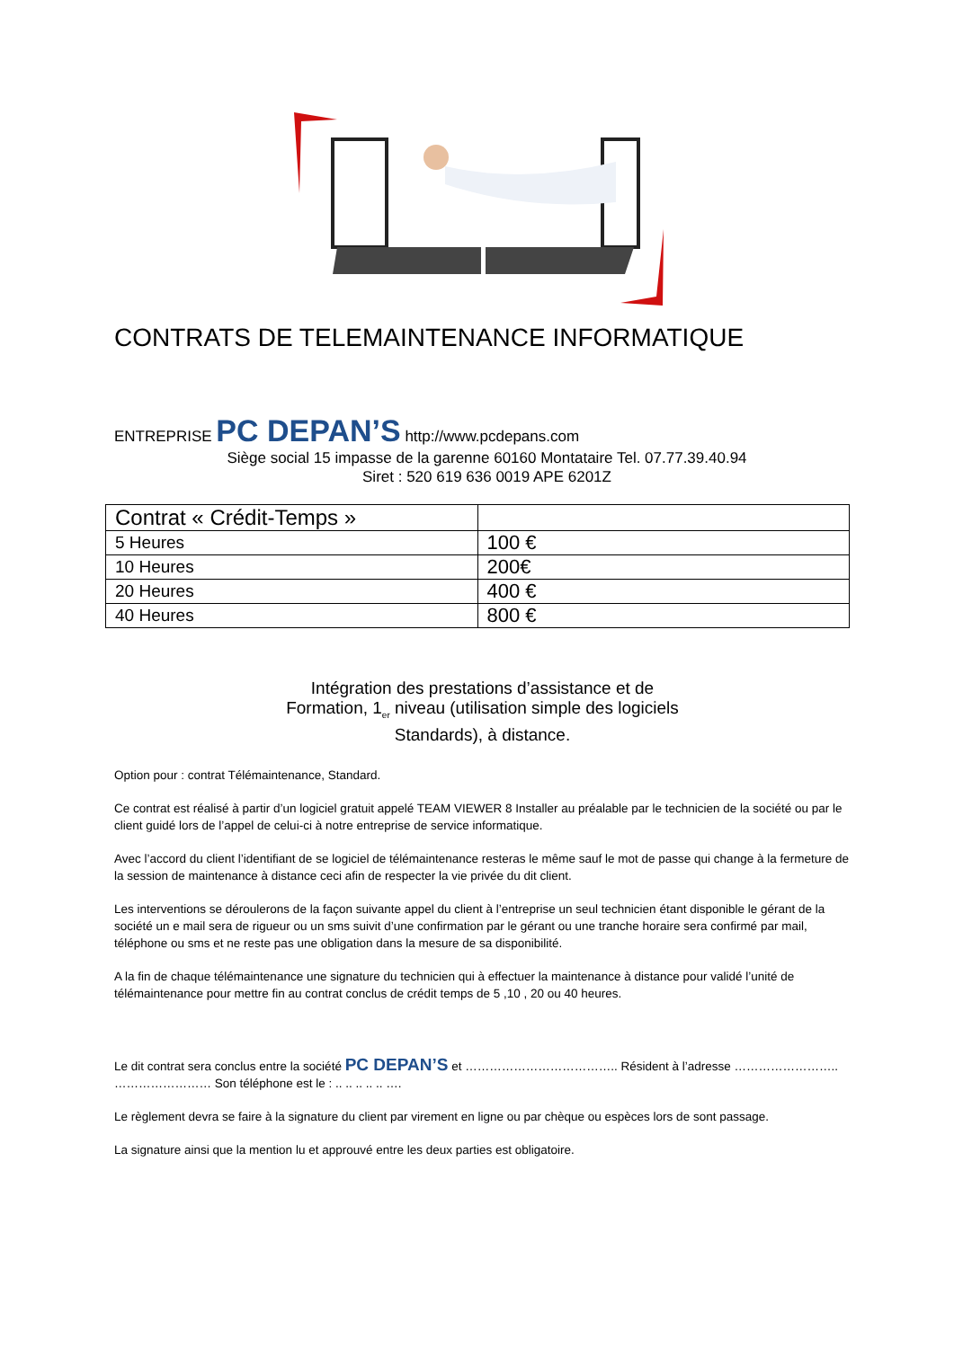CONTRATS DE TELEMAINTENANCE INFORMATIQUE
ENTREPRISE PC DEPAN’S http://www.pcdepans.com
Siège social 15 impasse de la garenne 60160 Montataire Tel. 07.77.39.40.94
Siret : 520 619 636 0019 APE 6201Z
| Contrat « Crédit-Temps » | |
| 5 Heures | 100 € |
| 10 Heures | 200€ |
| 20 Heures | 400 € |
| 40 Heures | 800 € |
Intégration des prestations d’assistance et de
Formation, 1<sub>er</sub> niveau (utilisation simple des logiciels
Standards), à distance.
Option pour : contrat Télémaintenance, Standard.
Ce contrat est réalisé à partir d’un logiciel gratuit appelé TEAM VIEWER 8 Installer au préalable par le technicien de la société ou par le client guidé lors de l’appel de celui-ci à notre entreprise de service informatique.
Avec l’accord du client l’identifiant de se logiciel de télémaintenance resteras le même sauf le mot de passe qui change à la fermeture de la session de maintenance à distance ceci afin de respecter la vie privée du dit client.
Les interventions se déroulerons de la façon suivante appel du client à l’entreprise un seul technicien étant disponible le gérant de la société un e mail sera de rigueur ou un sms suivit d’une confirmation par le gérant ou une tranche horaire sera confirmé par mail, téléphone ou sms et ne reste pas une obligation dans la mesure de sa disponibilité.
A la fin de chaque télémaintenance une signature du technicien qui à effectuer la maintenance à distance pour validé l’unité de télémaintenance pour mettre fin au contrat conclus de crédit temps de 5 ,10 , 20 ou 40 heures.
Le dit contrat sera conclus entre la société PC DEPAN’S et ……………………………….. Résident à l’adresse …………………….. …………………… Son téléphone est le : .. .. .. .. .. ….
Le règlement devra se faire à la signature du client par virement en ligne ou par chèque ou espèces lors de sont passage.
La signature ainsi que la mention lu et approuvé entre les deux parties est obligatoire.